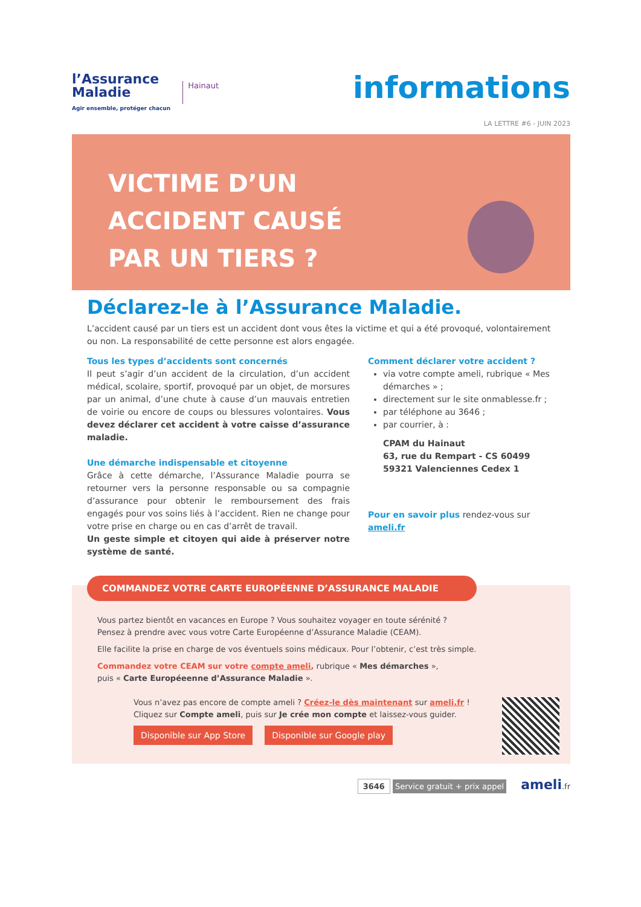l’Assurance
Maladie
Agir ensemble, protéger chacun
Hainaut
informations
LA LETTRE #6 - JUIN 2023
VICTIME D’UN
ACCIDENT CAUSÉ
PAR UN TIERS ?
Déclarez-le à l’Assurance Maladie.
L’accident causé par un tiers est un accident dont vous êtes la victime et qui a été provoqué, volontairement ou non. La responsabilité de cette personne est alors engagée.
Tous les types d’accidents sont concernés
Il peut s’agir d’un accident de la circulation, d’un accident médical, scolaire, sportif, provoqué par un objet, de morsures par un animal, d’une chute à cause d’un mauvais entretien de voirie ou encore de coups ou blessures volontaires. Vous devez déclarer cet accident à votre caisse d’assurance maladie.
Une démarche indispensable et citoyenne
Grâce à cette démarche, l’Assurance Maladie pourra se retourner vers la personne responsable ou sa compagnie d’assurance pour obtenir le remboursement des frais engagés pour vos soins liés à l’accident. Rien ne change pour votre prise en charge ou en cas d’arrêt de travail.
Un geste simple et citoyen qui aide à préserver notre système de santé.
Comment déclarer votre accident ?
via votre compte ameli, rubrique « Mes démarches » ;
directement sur le site onmablesse.fr ;
par téléphone au 3646 ;
par courrier, à :
CPAM du Hainaut
63, rue du Rempart - CS 60499
59321 Valenciennes Cedex 1
Pour en savoir plus rendez-vous sur ameli.fr
COMMANDEZ VOTRE CARTE EUROPÉENNE D’ASSURANCE MALADIE
Vous partez bientôt en vacances en Europe ? Vous souhaitez voyager en toute sérénité ?
Pensez à prendre avec vous votre Carte Européenne d’Assurance Maladie (CEAM).
Elle facilite la prise en charge de vos éventuels soins médicaux. Pour l’obtenir, c’est très simple.
Commandez votre CEAM sur votre compte ameli, rubrique « Mes démarches »,
puis « Carte Européeenne d’Assurance Maladie ».
Vous n’avez pas encore de compte ameli ? Créez-le dès maintenant sur ameli.fr !
Cliquez sur Compte ameli, puis sur Je crée mon compte et laissez-vous guider.
Disponible sur App Store Disponible sur Google play
3646 Service gratuit + prix appel ameli.fr